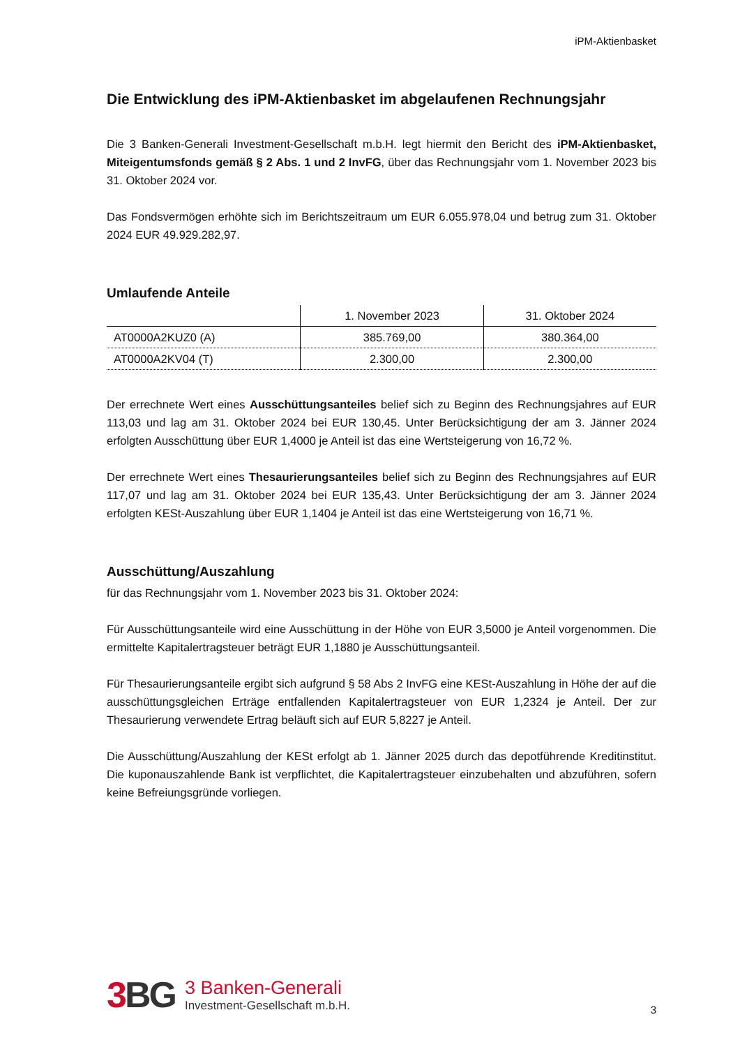iPM-Aktienbasket
Die Entwicklung des iPM-Aktienbasket im abgelaufenen Rechnungsjahr
Die 3 Banken-Generali Investment-Gesellschaft m.b.H. legt hiermit den Bericht des iPM-Aktienbasket, Miteigentumsfonds gemäß § 2 Abs. 1 und 2 InvFG, über das Rechnungsjahr vom 1. November 2023 bis 31. Oktober 2024 vor.
Das Fondsvermögen erhöhte sich im Berichtszeitraum um EUR 6.055.978,04 und betrug zum 31. Oktober 2024 EUR 49.929.282,97.
Umlaufende Anteile
| | 1. November 2023 | 31. Oktober 2024 |
| --- | --- | --- |
| AT0000A2KUZ0 (A) | 385.769,00 | 380.364,00 |
| AT0000A2KV04 (T) | 2.300,00 | 2.300,00 |
Der errechnete Wert eines Ausschüttungsanteiles belief sich zu Beginn des Rechnungsjahres auf EUR 113,03 und lag am 31. Oktober 2024 bei EUR 130,45. Unter Berücksichtigung der am 3. Jänner 2024 erfolgten Ausschüttung über EUR 1,4000 je Anteil ist das eine Wertsteigerung von 16,72 %.
Der errechnete Wert eines Thesaurierungsanteiles belief sich zu Beginn des Rechnungsjahres auf EUR 117,07 und lag am 31. Oktober 2024 bei EUR 135,43. Unter Berücksichtigung der am 3. Jänner 2024 erfolgten KESt-Auszahlung über EUR 1,1404 je Anteil ist das eine Wertsteigerung von 16,71 %.
Ausschüttung/Auszahlung
für das Rechnungsjahr vom 1. November 2023 bis 31. Oktober 2024:
Für Ausschüttungsanteile wird eine Ausschüttung in der Höhe von EUR 3,5000 je Anteil vorgenommen. Die ermittelte Kapitalertragsteuer beträgt EUR 1,1880 je Ausschüttungsanteil.
Für Thesaurierungsanteile ergibt sich aufgrund § 58 Abs 2 InvFG eine KESt-Auszahlung in Höhe der auf die ausschüttungsgleichen Erträge entfallenden Kapitalertragsteuer von EUR 1,2324 je Anteil. Der zur Thesaurierung verwendete Ertrag beläuft sich auf EUR 5,8227 je Anteil.
Die Ausschüttung/Auszahlung der KESt erfolgt ab 1. Jänner 2025 durch das depotführende Kreditinstitut. Die kuponauszahlende Bank ist verpflichtet, die Kapitalertragsteuer einzubehalten und abzuführen, sofern keine Befreiungsgründe vorliegen.
3 BG
3 Banken-Generali
Investment-Gesellschaft m.b.H.
3